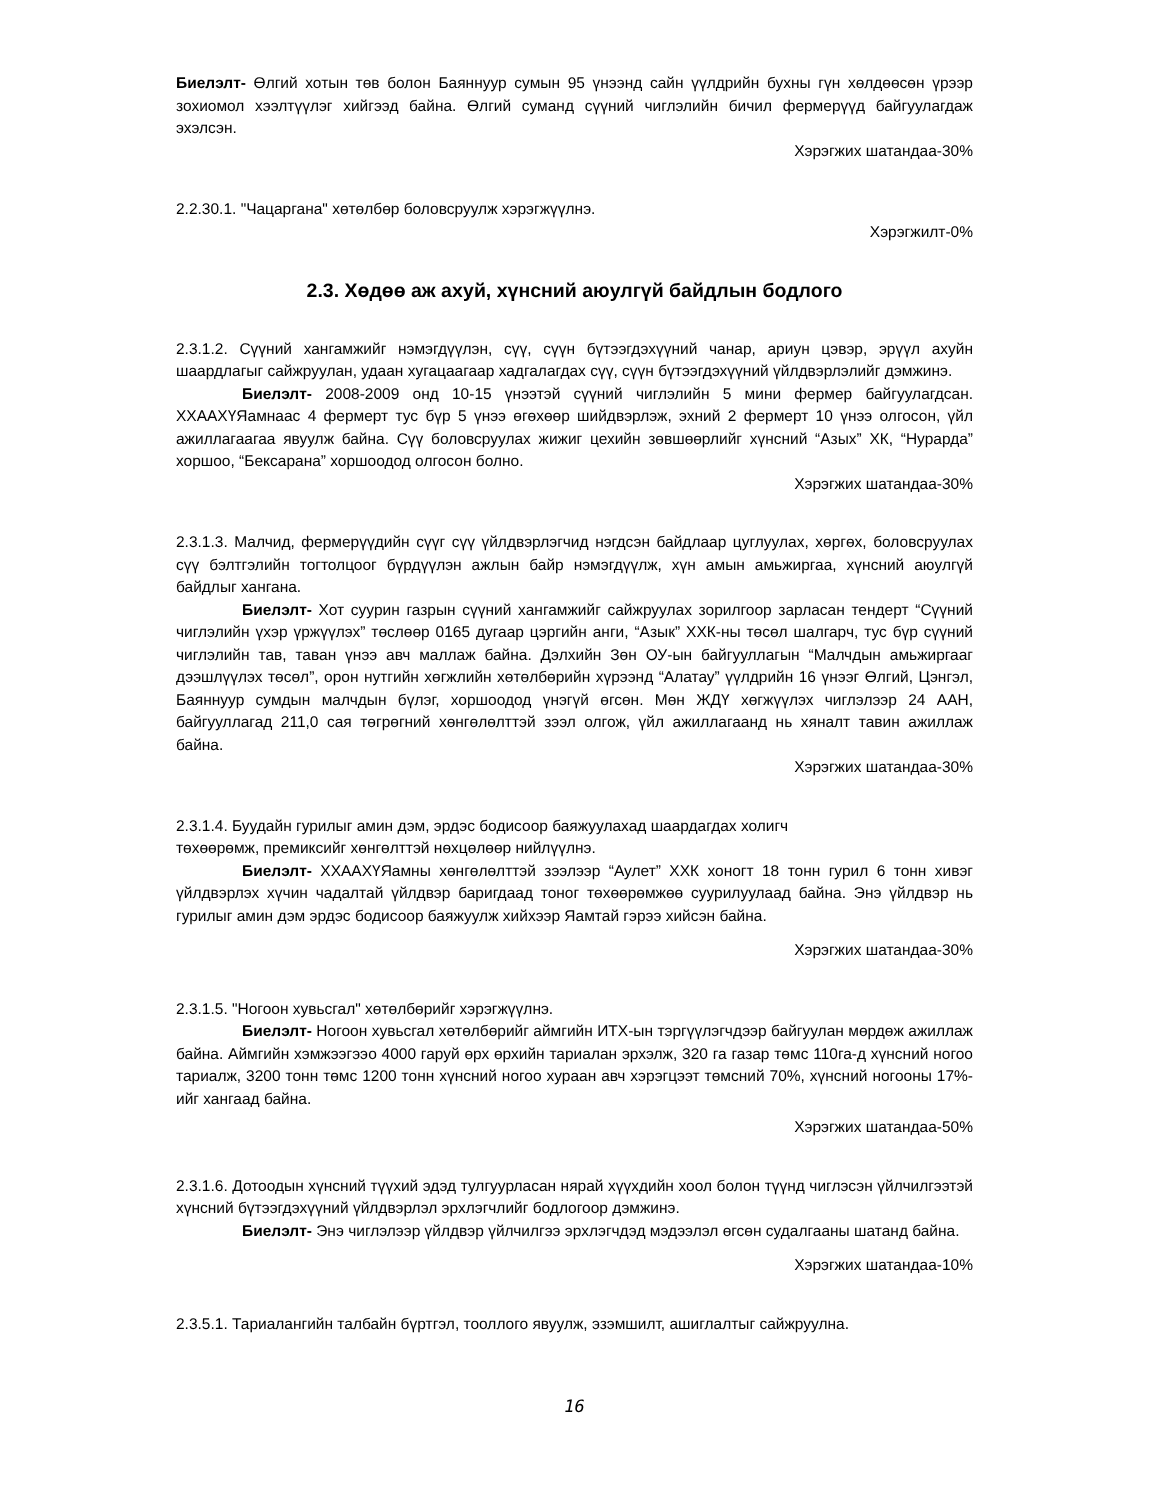Биелэлт- Өлгий хотын төв болон Баяннуур сумын 95 үнээнд сайн үүлдрийн бухны гүн хөлдөөсөн үрээр зохиомол хээлтүүлэг хийгээд байна. Өлгий суманд сүүний чиглэлийн бичил фермерүүд байгуулагдаж эхэлсэн.
Хэрэгжих шатандаа-30%
2.2.30.1. "Чацаргана" хөтөлбөр боловсруулж хэрэгжүүлнэ.
Хэрэгжилт-0%
2.3. Хөдөө аж ахуй, хүнсний аюулгүй байдлын бодлого
2.3.1.2. Сүүний хангамжийг нэмэгдүүлэн, сүү, сүүн бүтээгдэхүүний чанар, ариун цэвэр, эрүүл ахуйн шаардлагыг сайжруулан, удаан хугацаагаар хадгалагдах сүү, сүүн бүтээгдэхүүний үйлдвэрлэлийг дэмжинэ.
Биелэлт- 2008-2009 онд 10-15 үнээтэй сүүний чиглэлийн 5 мини фермер байгуулагдсан. ХХААХҮЯамнаас 4 фермерт тус бүр 5 үнээ өгөхөөр шийдвэрлэж, эхний 2 фермерт 10 үнээ олгосон, үйл ажиллагаагаа явуулж байна. Сүү боловсруулах жижиг цехийн зөвшөөрлийг хүнсний “Азых” ХК, “Нурарда” хоршоо, “Бексарана” хоршоодод олгосон болно.
Хэрэгжих шатандаа-30%
2.3.1.3. Малчид, фермерүүдийн сүүг сүү үйлдвэрлэгчид нэгдсэн байдлаар цуглуулах, хөргөх, боловсруулах сүү бэлтгэлийн тогтолцоог бүрдүүлэн ажлын байр нэмэгдүүлж, хүн амын амьжиргаа, хүнсний аюулгүй байдлыг хангана.
Биелэлт- Хот суурин газрын сүүний хангамжийг сайжруулах зорилгоор зарласан тендерт “Сүүний чиглэлийн үхэр үржүүлэх” төслөөр 0165 дугаар цэргийн анги, “Азык” ХХК-ны төсөл шалгарч, тус бүр сүүний чиглэлийн тав, таван үнээ авч маллаж байна. Дэлхийн Зөн ОУ-ын байгууллагын “Малчдын амьжиргааг дээшлүүлэх төсөл”, орон нутгийн хөгжлийн хөтөлбөрийн хүрээнд “Алатау” үүлдрийн 16 үнээг Өлгий, Цэнгэл, Баяннуур сумдын малчдын бүлэг, хоршоодод үнэгүй өгсөн. Мөн ЖДҮ хөгжүүлэх чиглэлээр 24 ААН, байгууллагад 211,0 сая төгрөгний хөнгөлөлттэй зээл олгож, үйл ажиллагаанд нь хяналт тавин ажиллаж байна.
Хэрэгжих шатандаа-30%
2.3.1.4. Буудайн гурилыг амин дэм, эрдэс бодисоор баяжуулахад шаардагдах холигч
төхөөрөмж, премиксийг хөнгөлттэй нөхцөлөөр нийлүүлнэ.
Биелэлт- ХХААХҮЯамны хөнгөлөлттэй зээлээр “Аулет” ХХК хоногт 18 тонн гурил 6 тонн хивэг үйлдвэрлэх хүчин чадалтай үйлдвэр баригдаад тоног төхөөрөмжөө суурилуулаад байна. Энэ үйлдвэр нь гурилыг амин дэм эрдэс бодисоор баяжуулж хийхээр Яамтай гэрээ хийсэн байна.
Хэрэгжих шатандаа-30%
2.3.1.5. "Ногоон хувьсгал" хөтөлбөрийг хэрэгжүүлнэ.
Биелэлт- Ногоон хувьсгал хөтөлбөрийг аймгийн ИТХ-ын тэргүүлэгчдээр байгуулан мөрдөж ажиллаж байна. Аймгийн хэмжээгээо 4000 гаруй өрх өрхийн тариалан эрхэлж, 320 га газар төмс 110га-д хүнсний ногоо тариалж, 3200 тонн төмс 1200 тонн хүнсний ногоо хураан авч хэрэгцээт төмсний 70%, хүнсний ногооны 17%-ийг хангаад байна.
Хэрэгжих шатандаа-50%
2.3.1.6. Дотоодын хүнсний түүхий эдэд тулгуурласан нярай хүүхдийн хоол болон түүнд чиглэсэн үйлчилгээтэй хүнсний бүтээгдэхүүний үйлдвэрлэл эрхлэгчлийг бодлогоор дэмжинэ.
Биелэлт- Энэ чиглэлээр үйлдвэр үйлчилгээ эрхлэгчдэд мэдээлэл өгсөн судалгааны шатанд байна.
Хэрэгжих шатандаа-10%
2.3.5.1. Тариалангийн талбайн бүртгэл, тооллого явуулж, эзэмшилт, ашиглалтыг сайжруулна.
16